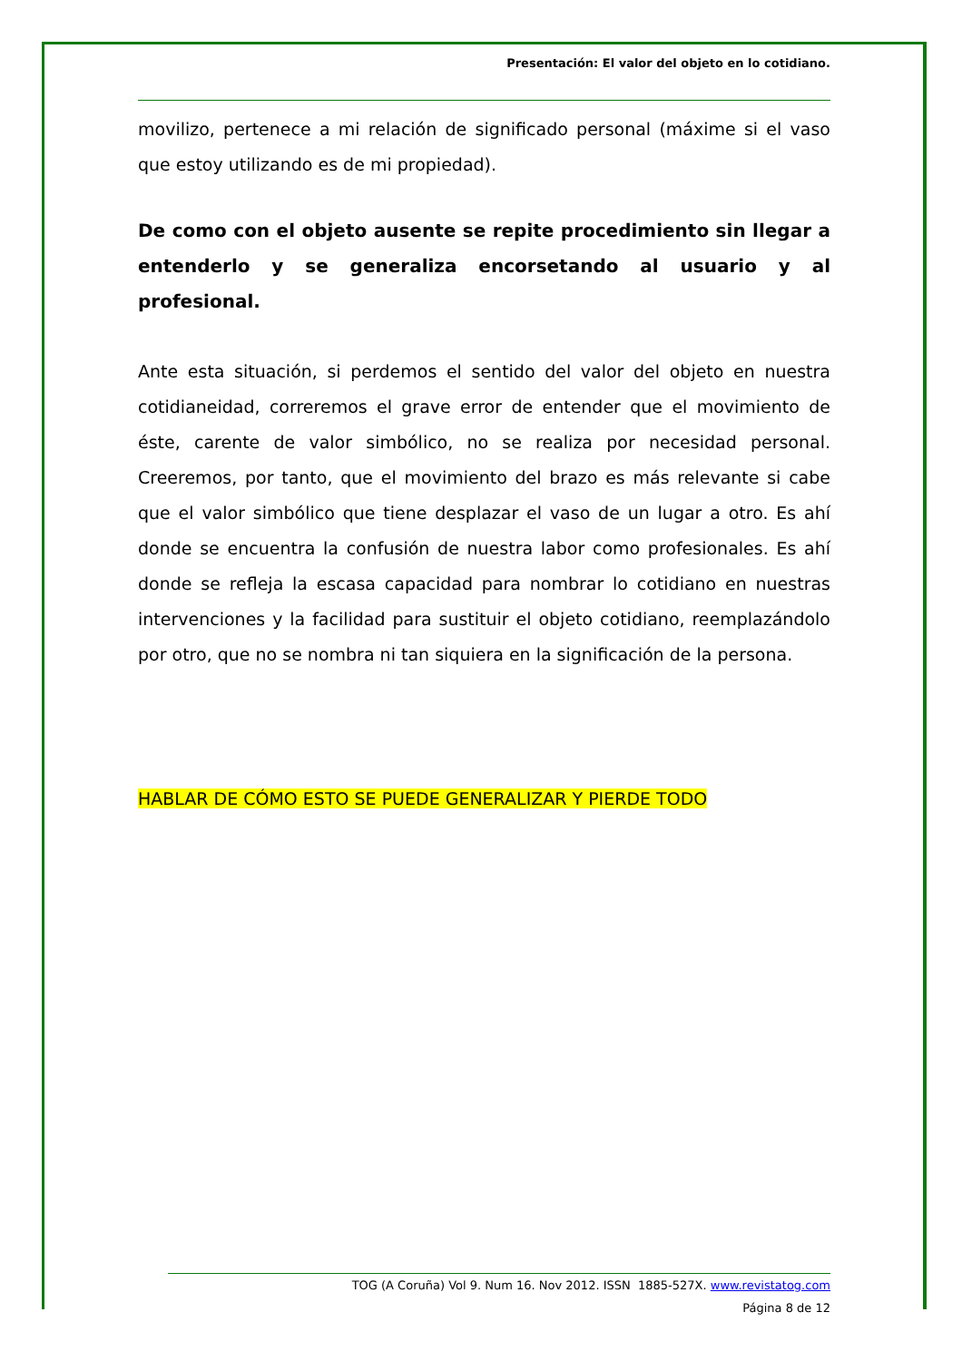Presentación: El valor del objeto en lo cotidiano.
movilizo, pertenece a mi relación de significado personal (máxime si el vaso que estoy utilizando es de mi propiedad).
De como con el objeto ausente se repite procedimiento sin llegar a entenderlo y se generaliza encorsetando al usuario y al profesional.
Ante esta situación, si perdemos el sentido del valor del objeto en nuestra cotidianeidad, correremos el grave error de entender que el movimiento de éste, carente de valor simbólico, no se realiza por necesidad personal. Creeremos, por tanto, que el movimiento del brazo es más relevante si cabe que el valor simbólico que tiene desplazar el vaso de un lugar a otro. Es ahí donde se encuentra la confusión de nuestra labor como profesionales. Es ahí donde se refleja la escasa capacidad para nombrar lo cotidiano en nuestras intervenciones y la facilidad para sustituir el objeto cotidiano, reemplazándolo por otro, que no se nombra ni tan siquiera en la significación de la persona.
HABLAR DE CÓMO ESTO SE PUEDE GENERALIZAR Y PIERDE TODO
TOG (A Coruña) Vol 9. Num 16. Nov 2012. ISSN 1885-527X. www.revistatog.com
Página 8 de 12